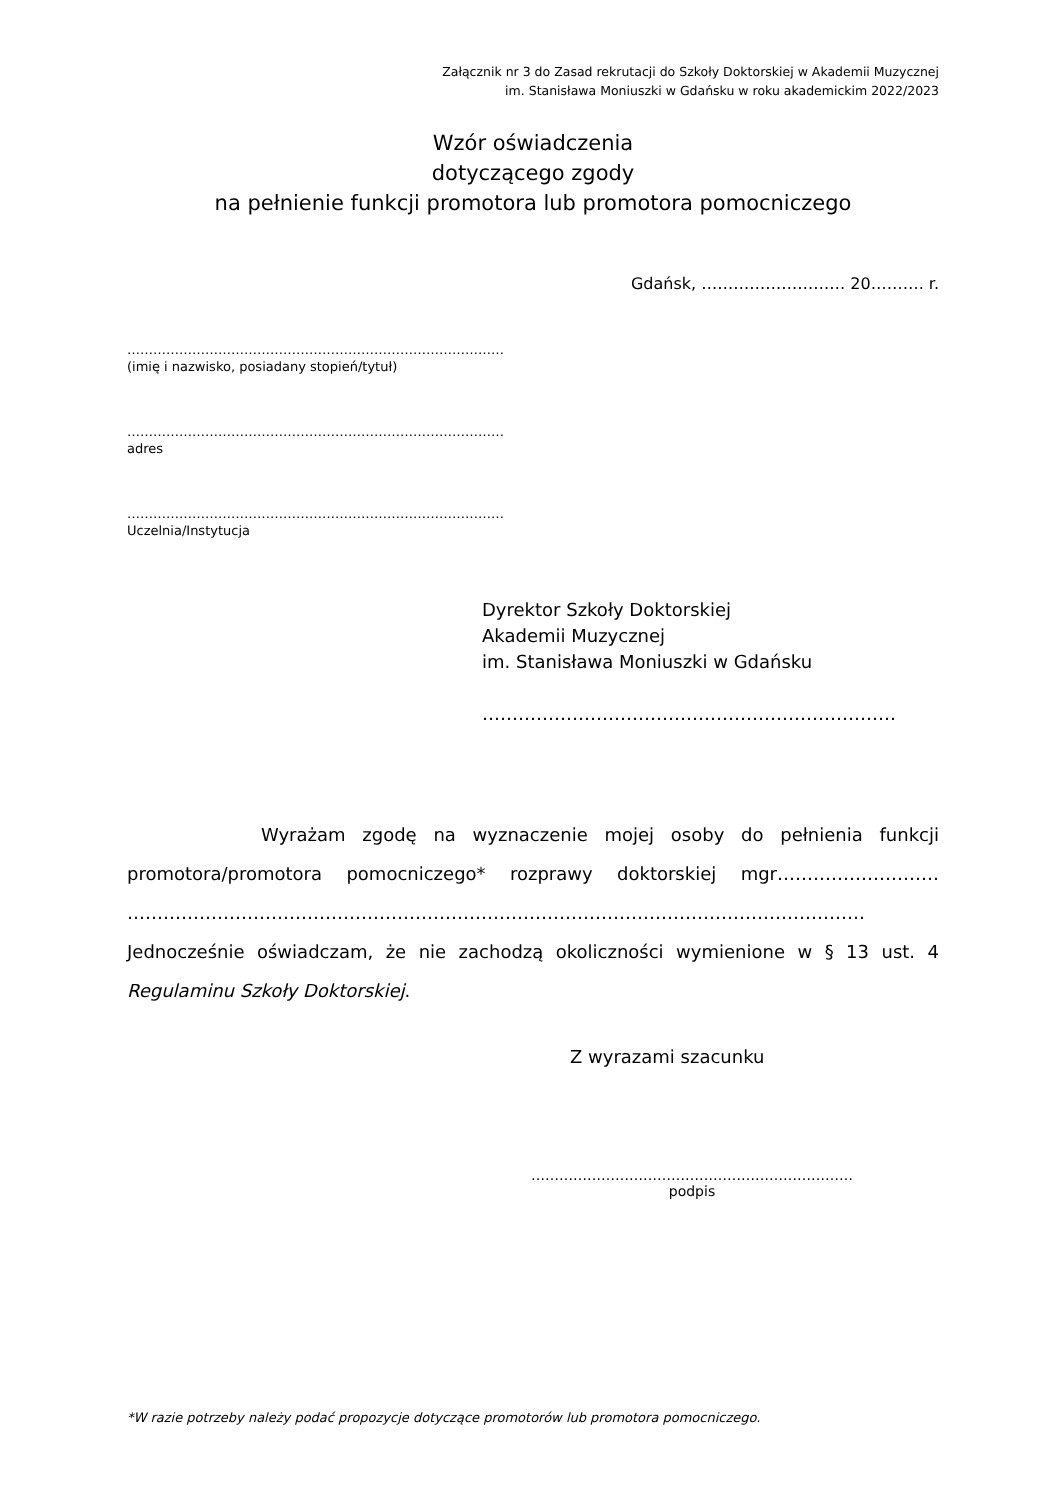Załącznik nr 3 do Zasad rekrutacji do Szkoły Doktorskiej w Akademii Muzycznej
im. Stanisława Moniuszki w Gdańsku w roku akademickim 2022/2023
Wzór oświadczenia
dotyczącego zgody
na pełnienie funkcji promotora lub promotora pomocniczego
Gdańsk, ……………………… 20………. r.
……………………………………………………………………………
(imię i nazwisko, posiadany stopień/tytuł)
……………………………………………………………………………
adres
……………………………………………………………………………
Uczelnia/Instytucja
Dyrektor Szkoły Doktorskiej
Akademii Muzycznej
im. Stanisława Moniuszki w Gdańsku
……………………………………………………………
Wyrażam zgodę na wyznaczenie mojej osoby do pełnienia funkcji promotora/promotora pomocniczego* rozprawy doktorskiej mgr……………………… …………………………………………………………………………………………………………… Jednocześnie oświadczam, że nie zachodzą okoliczności wymienione w § 13 ust. 4 Regulaminu Szkoły Doktorskiej.
Z wyrazami szacunku
……………………………………………………………
podpis
*W razie potrzeby należy podać propozycje dotyczące promotorów lub promotora pomocniczego.